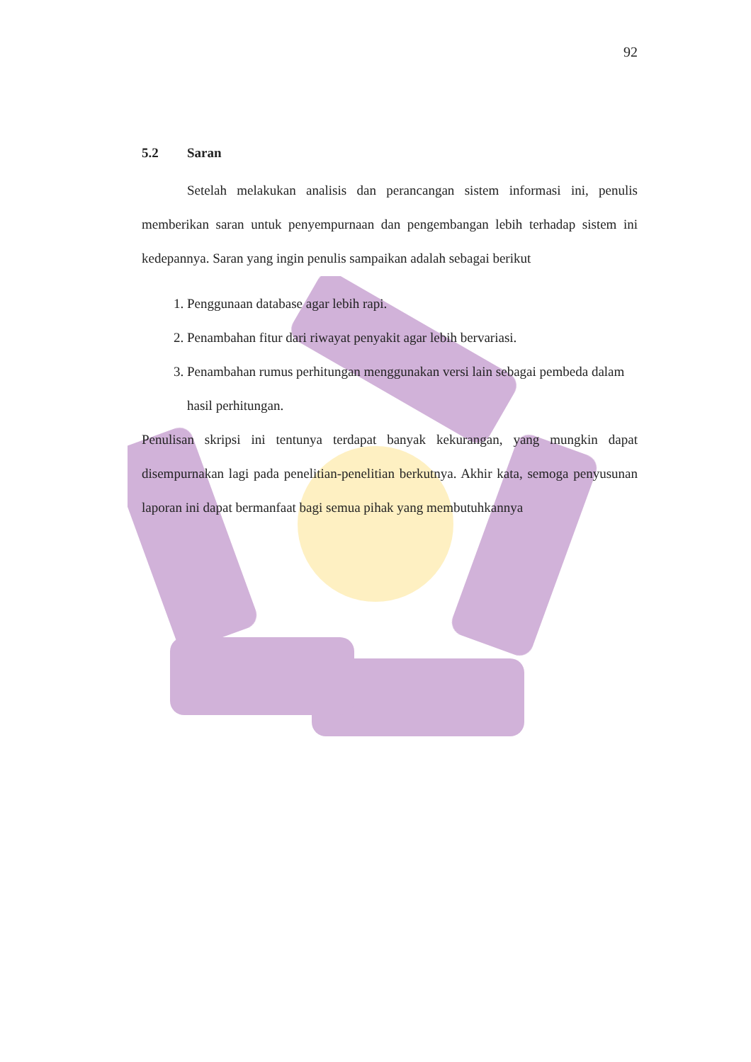92
5.2 Saran
Setelah melakukan analisis dan perancangan sistem informasi ini, penulis memberikan saran untuk penyempurnaan dan pengembangan lebih terhadap sistem ini kedepannya. Saran yang ingin penulis sampaikan adalah sebagai berikut
1. Penggunaan database agar lebih rapi.
2. Penambahan fitur dari riwayat penyakit agar lebih bervariasi.
3. Penambahan rumus perhitungan menggunakan versi lain sebagai pembeda dalam hasil perhitungan.
Penulisan skripsi ini tentunya terdapat banyak kekurangan, yang mungkin dapat disempurnakan lagi pada penelitian-penelitian berkutnya. Akhir kata, semoga penyusunan laporan ini dapat bermanfaat bagi semua pihak yang membutuhkannya